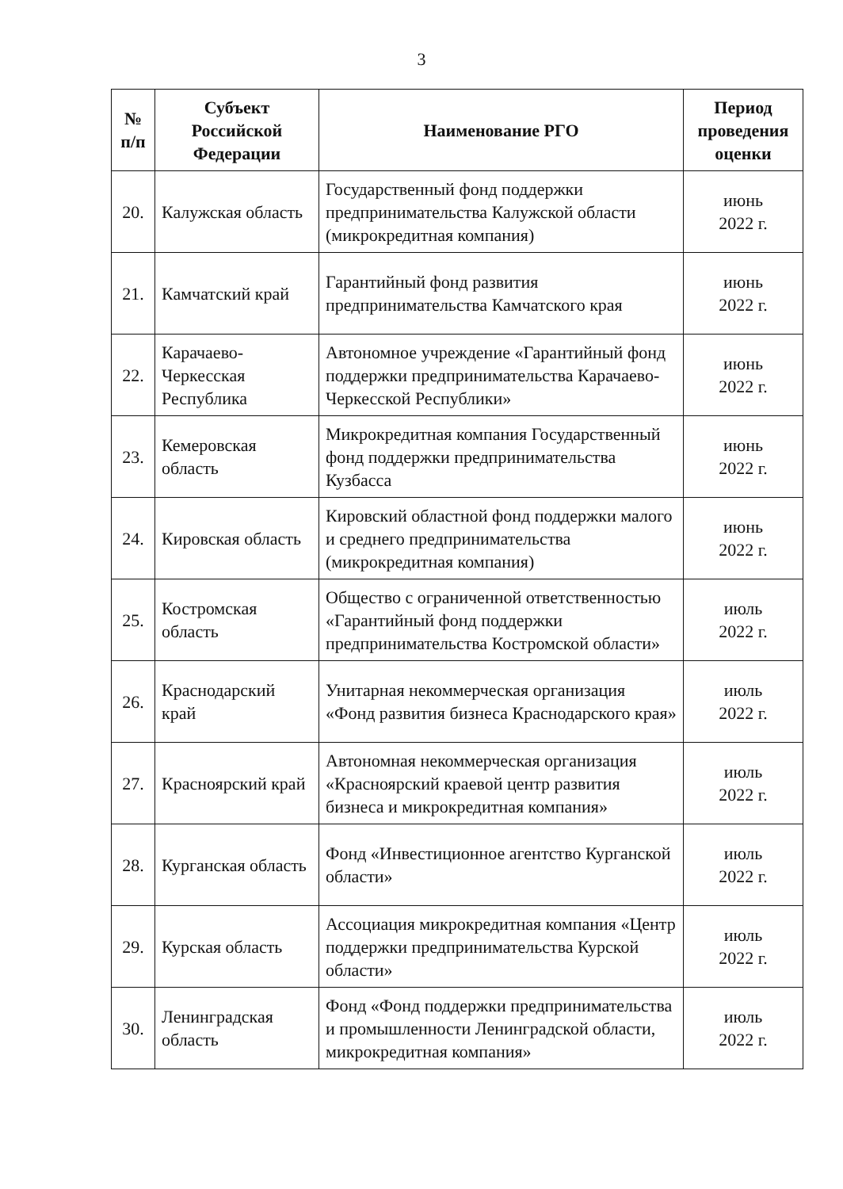3
| № п/п | Субъект Российской Федерации | Наименование РГО | Период проведения оценки |
| --- | --- | --- | --- |
| 20. | Калужская область | Государственный фонд поддержки предпринимательства Калужской области (микрокредитная компания) | июнь 2022 г. |
| 21. | Камчатский край | Гарантийный фонд развития предпринимательства Камчатского края | июнь 2022 г. |
| 22. | Карачаево-Черкесская Республика | Автономное учреждение «Гарантийный фонд поддержки предпринимательства Карачаево-Черкесской Республики» | июнь 2022 г. |
| 23. | Кемеровская область | Микрокредитная компания Государственный фонд поддержки предпринимательства Кузбасса | июнь 2022 г. |
| 24. | Кировская область | Кировский областной фонд поддержки малого и среднего предпринимательства (микрокредитная компания) | июнь 2022 г. |
| 25. | Костромская область | Общество с ограниченной ответственностью «Гарантийный фонд поддержки предпринимательства Костромской области» | июль 2022 г. |
| 26. | Краснодарский край | Унитарная некоммерческая организация «Фонд развития бизнеса Краснодарского края» | июль 2022 г. |
| 27. | Красноярский край | Автономная некоммерческая организация «Красноярский краевой центр развития бизнеса и микрокредитная компания» | июль 2022 г. |
| 28. | Курганская область | Фонд «Инвестиционное агентство Курганской области» | июль 2022 г. |
| 29. | Курская область | Ассоциация микрокредитная компания «Центр поддержки предпринимательства Курской области» | июль 2022 г. |
| 30. | Ленинградская область | Фонд «Фонд поддержки предпринимательства и промышленности Ленинградской области, микрокредитная компания» | июль 2022 г. |